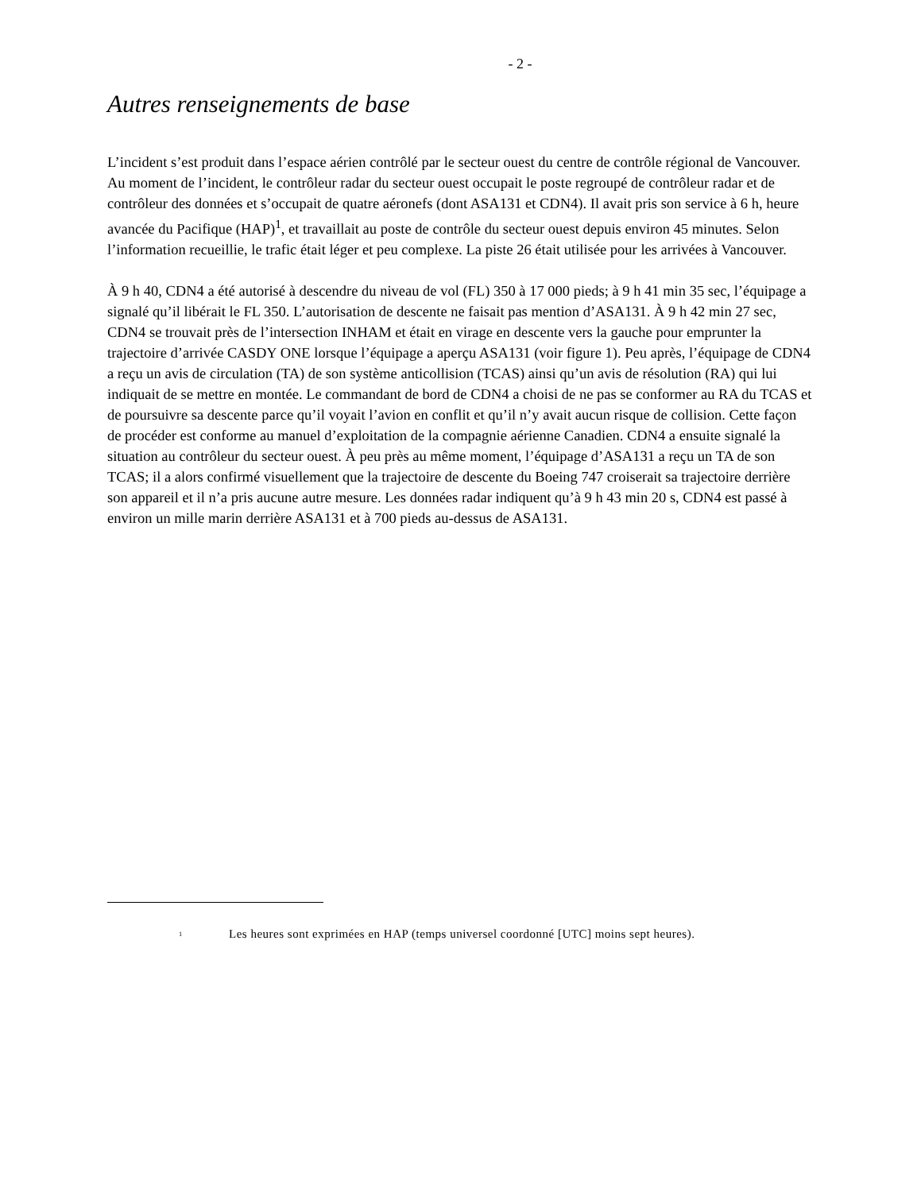- 2 -
Autres renseignements de base
L’incident s’est produit dans l’espace aérien contrôlé par le secteur ouest du centre de contrôle régional de Vancouver. Au moment de l’incident, le contrôleur radar du secteur ouest occupait le poste regroupé de contrôleur radar et de contrôleur des données et s’occupait de quatre aéronefs (dont ASA131 et CDN4). Il avait pris son service à 6 h, heure avancée du Pacifique (HAP)<sup>1</sup>, et travaillait au poste de contrôle du secteur ouest depuis environ 45 minutes. Selon l’information recueillie, le trafic était léger et peu complexe. La piste 26 était utilisée pour les arrivées à Vancouver.
À 9 h 40, CDN4 a été autorisé à descendre du niveau de vol (FL) 350 à 17 000 pieds; à 9 h 41 min 35 sec, l’équipage a signalé qu’il libérait le FL 350. L’autorisation de descente ne faisait pas mention d’ASA131. À 9 h 42 min 27 sec, CDN4 se trouvait près de l’intersection INHAM et était en virage en descente vers la gauche pour emprunter la trajectoire d’arrivée CASDY ONE lorsque l’équipage a aperçu ASA131 (voir figure 1). Peu après, l’équipage de CDN4 a reçu un avis de circulation (TA) de son système anticollision (TCAS) ainsi qu’un avis de résolution (RA) qui lui indiquait de se mettre en montée. Le commandant de bord de CDN4 a choisi de ne pas se conformer au RA du TCAS et de poursuivre sa descente parce qu’il voyait l’avion en conflit et qu’il n’y avait aucun risque de collision. Cette façon de procéder est conforme au manuel d’exploitation de la compagnie aérienne Canadien. CDN4 a ensuite signalé la situation au contrôleur du secteur ouest. À peu près au même moment, l’équipage d’ASA131 a reçu un TA de son TCAS; il a alors confirmé visuellement que la trajectoire de descente du Boeing 747 croiserait sa trajectoire derrière son appareil et il n’a pris aucune autre mesure. Les données radar indiquent qu’à 9 h 43 min 20 s, CDN4 est passé à environ un mille marin derrière ASA131 et à 700 pieds au-dessus de ASA131.
<sup>1</sup>
Les heures sont exprimées en HAP (temps universel coordonné [UTC] moins sept heures).